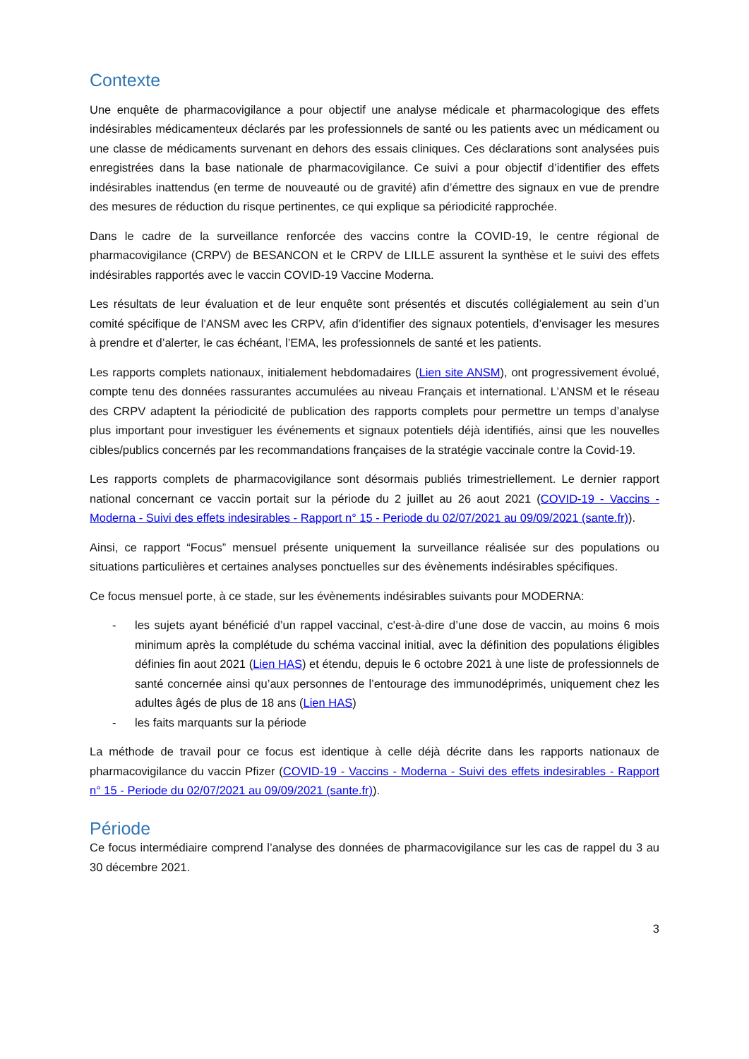Contexte
Une enquête de pharmacovigilance a pour objectif une analyse médicale et pharmacologique des effets indésirables médicamenteux déclarés par les professionnels de santé ou les patients avec un médicament ou une classe de médicaments survenant en dehors des essais cliniques. Ces déclarations sont analysées puis enregistrées dans la base nationale de pharmacovigilance. Ce suivi a pour objectif d’identifier des effets indésirables inattendus (en terme de nouveauté ou de gravité) afin d’émettre des signaux en vue de prendre des mesures de réduction du risque pertinentes, ce qui explique sa périodicité rapprochée.
Dans le cadre de la surveillance renforcée des vaccins contre la COVID-19, le centre régional de pharmacovigilance (CRPV) de BESANCON et le CRPV de LILLE assurent la synthèse et le suivi des effets indésirables rapportés avec le vaccin COVID-19 Vaccine Moderna.
Les résultats de leur évaluation et de leur enquête sont présentés et discutés collégialement au sein d’un comité spécifique de l’ANSM avec les CRPV, afin d’identifier des signaux potentiels, d’envisager les mesures à prendre et d’alerter, le cas échéant, l’EMA, les professionnels de santé et les patients.
Les rapports complets nationaux, initialement hebdomadaires (Lien site ANSM), ont progressivement évolué, compte tenu des données rassurantes accumulées au niveau Français et international. L’ANSM et le réseau des CRPV adaptent la périodicité de publication des rapports complets pour permettre un temps d’analyse plus important pour investiguer les événements et signaux potentiels déjà identifiés, ainsi que les nouvelles cibles/publics concernés par les recommandations françaises de la stratégie vaccinale contre la Covid-19.
Les rapports complets de pharmacovigilance sont désormais publiés trimestriellement. Le dernier rapport national concernant ce vaccin portait sur la période du 2 juillet au 26 aout 2021 (COVID-19 - Vaccins - Moderna - Suivi des effets indesirables - Rapport n° 15 - Periode du 02/07/2021 au 09/09/2021 (sante.fr)).
Ainsi, ce rapport “Focus” mensuel présente uniquement la surveillance réalisée sur des populations ou situations particulières et certaines analyses ponctuelles sur des évènements indésirables spécifiques.
Ce focus mensuel porte, à ce stade, sur les évènements indésirables suivants pour MODERNA:
- les sujets ayant bénéficié d’un rappel vaccinal, c'est-à-dire d’une dose de vaccin, au moins 6 mois minimum après la complétude du schéma vaccinal initial, avec la définition des populations éligibles définies fin aout 2021 (Lien HAS) et étendu, depuis le 6 octobre 2021 à une liste de professionnels de santé concernée ainsi qu’aux personnes de l’entourage des immunodéprimés, uniquement chez les adultes âgés de plus de 18 ans (Lien HAS)
- les faits marquants sur la période
La méthode de travail pour ce focus est identique à celle déjà décrite dans les rapports nationaux de pharmacovigilance du vaccin Pfizer (COVID-19 - Vaccins - Moderna - Suivi des effets indesirables - Rapport n° 15 - Periode du 02/07/2021 au 09/09/2021 (sante.fr)).
Période
Ce focus intermédiaire comprend l’analyse des données de pharmacovigilance sur les cas de rappel du 3 au 30 décembre 2021.
3